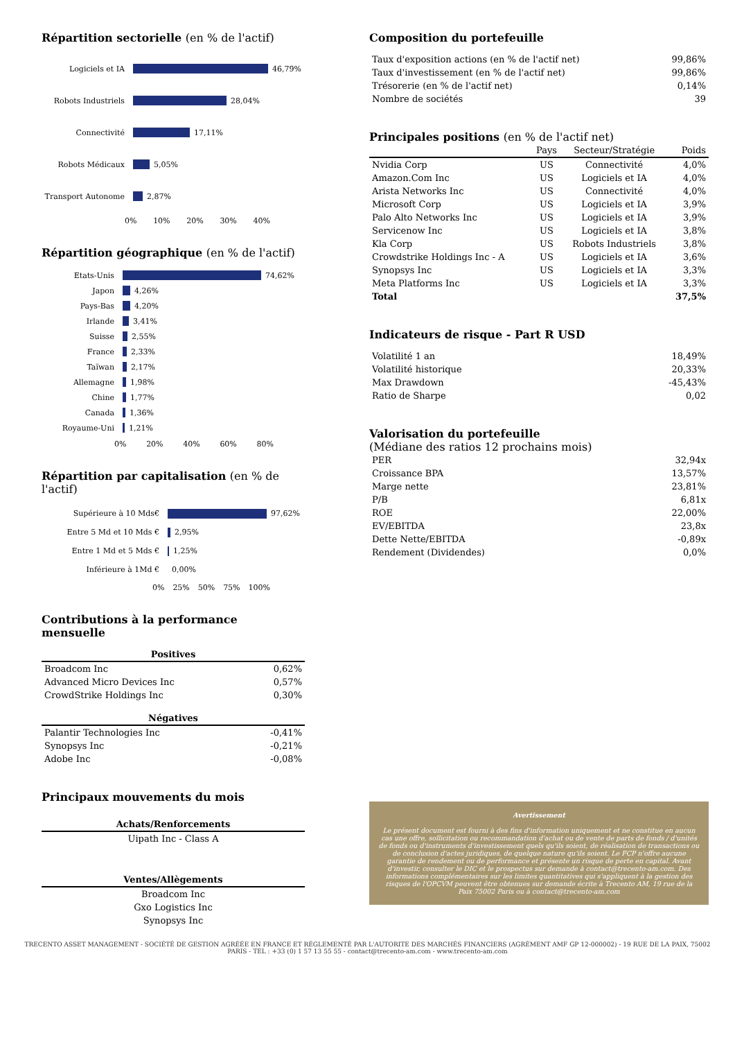Répartition sectorielle (en % de l'actif)
Logiciels et IA 46,79%
Robots Industriels 28,04%
Connectivité 17,11%
Robots Médicaux 5,05%
Transport Autonome 2,87%
0% 10% 20% 30% 40%
Répartition géographique (en % de l'actif)
Etats-Unis 74,62%
Japon 4,26%
Pays-Bas 4,20%
Irlande 3,41%
Suisse 2,55%
France 2,33%
Taïwan 2,17%
Allemagne 1,98%
Chine 1,77%
Canada 1,36%
Royaume-Uni 1,21%
0% 20% 40% 60% 80%
Répartition par capitalisation (en % de l'actif)
Supérieure à 10 Mds€ 97,62%
Entre 5 Md et 10 Mds € 2,95%
Entre 1 Md et 5 Mds € 1,25%
Inférieure à 1Md € 0,00%
0% 25% 50% 75% 100%
Contributions à la performance mensuelle
| Positives | |
| --- | --- |
| Broadcom Inc | 0,62% |
| Advanced Micro Devices Inc | 0,57% |
| CrowdStrike Holdings Inc | 0,30% |
| Négatives | |
| --- | --- |
| Palantir Technologies Inc | -0,41% |
| Synopsys Inc | -0,21% |
| Adobe Inc | -0,08% |
Principaux mouvements du mois
| Achats/Renforcements |
| --- |
| Uipath Inc - Class A |
| Ventes/Allègements |
| --- |
| Broadcom Inc |
| Gxo Logistics Inc |
| Synopsys Inc |
Composition du portefeuille
| Taux d'exposition actions (en % de l'actif net) | 99,86% |
| Taux d'investissement (en % de l'actif net) | 99,86% |
| Trésorerie (en % de l'actif net) | 0,14% |
| Nombre de sociétés | 39 |
Principales positions (en % de l'actif net)
| | Pays | Secteur/Stratégie | Poids |
| --- | --- | --- | --- |
| Nvidia Corp | US | Connectivité | 4,0% |
| Amazon.Com Inc | US | Logiciels et IA | 4,0% |
| Arista Networks Inc | US | Connectivité | 4,0% |
| Microsoft Corp | US | Logiciels et IA | 3,9% |
| Palo Alto Networks Inc | US | Logiciels et IA | 3,9% |
| Servicenow Inc | US | Logiciels et IA | 3,8% |
| Kla Corp | US | Robots Industriels | 3,8% |
| Crowdstrike Holdings Inc - A | US | Logiciels et IA | 3,6% |
| Synopsys Inc | US | Logiciels et IA | 3,3% |
| Meta Platforms Inc | US | Logiciels et IA | 3,3% |
| Total | | | 37,5% |
Indicateurs de risque - Part R USD
| Volatilité 1 an | 18,49% |
| Volatilité historique | 20,33% |
| Max Drawdown | -45,43% |
| Ratio de Sharpe | 0,02 |
Valorisation du portefeuille
(Médiane des ratios 12 prochains mois)
| PER | 32,94x |
| Croissance BPA | 13,57% |
| Marge nette | 23,81% |
| P/B | 6,81x |
| ROE | 22,00% |
| EV/EBITDA | 23,8x |
| Dette Nette/EBITDA | -0,89x |
| Rendement (Dividendes) | 0,0% |
Avertissement
Le présent document est fourni à des fins d'information uniquement et ne constitue en aucun cas une offre, sollicitation ou recommandation d'achat ou de vente de parts de fonds / d'unités de fonds ou d'instruments d'investissement quels qu'ils soient, de réalisation de transactions ou de conclusion d'actes juridiques, de quelque nature qu'ils soient. Le FCP n'offre aucune garantie de rendement ou de performance et présente un risque de perte en capital. Avant d'investir, consulter le DIC et le prospectus sur demande à contact@trecento-am.com. Des informations complémentaires sur les limites quantitatives qui s'appliquent à la gestion des risques de l'OPCVM peuvent être obtenues sur demande écrite à Trecento AM, 19 rue de la Paix 75002 Paris ou à contact@trecento-am.com
TRECENTO ASSET MANAGEMENT - SOCIÉTÉ DE GESTION AGRÉÉE EN FRANCE ET RÉGLEMENTÉ PAR L'AUTORITE DES MARCHÉS FINANCIERS (AGRÉMENT AMF GP 12-000002) - 19 RUE DE LA PAIX, 75002 PARIS - TEL : +33 (0) 1 57 13 55 55 - contact@trecento-am.com - www.trecento-am.com